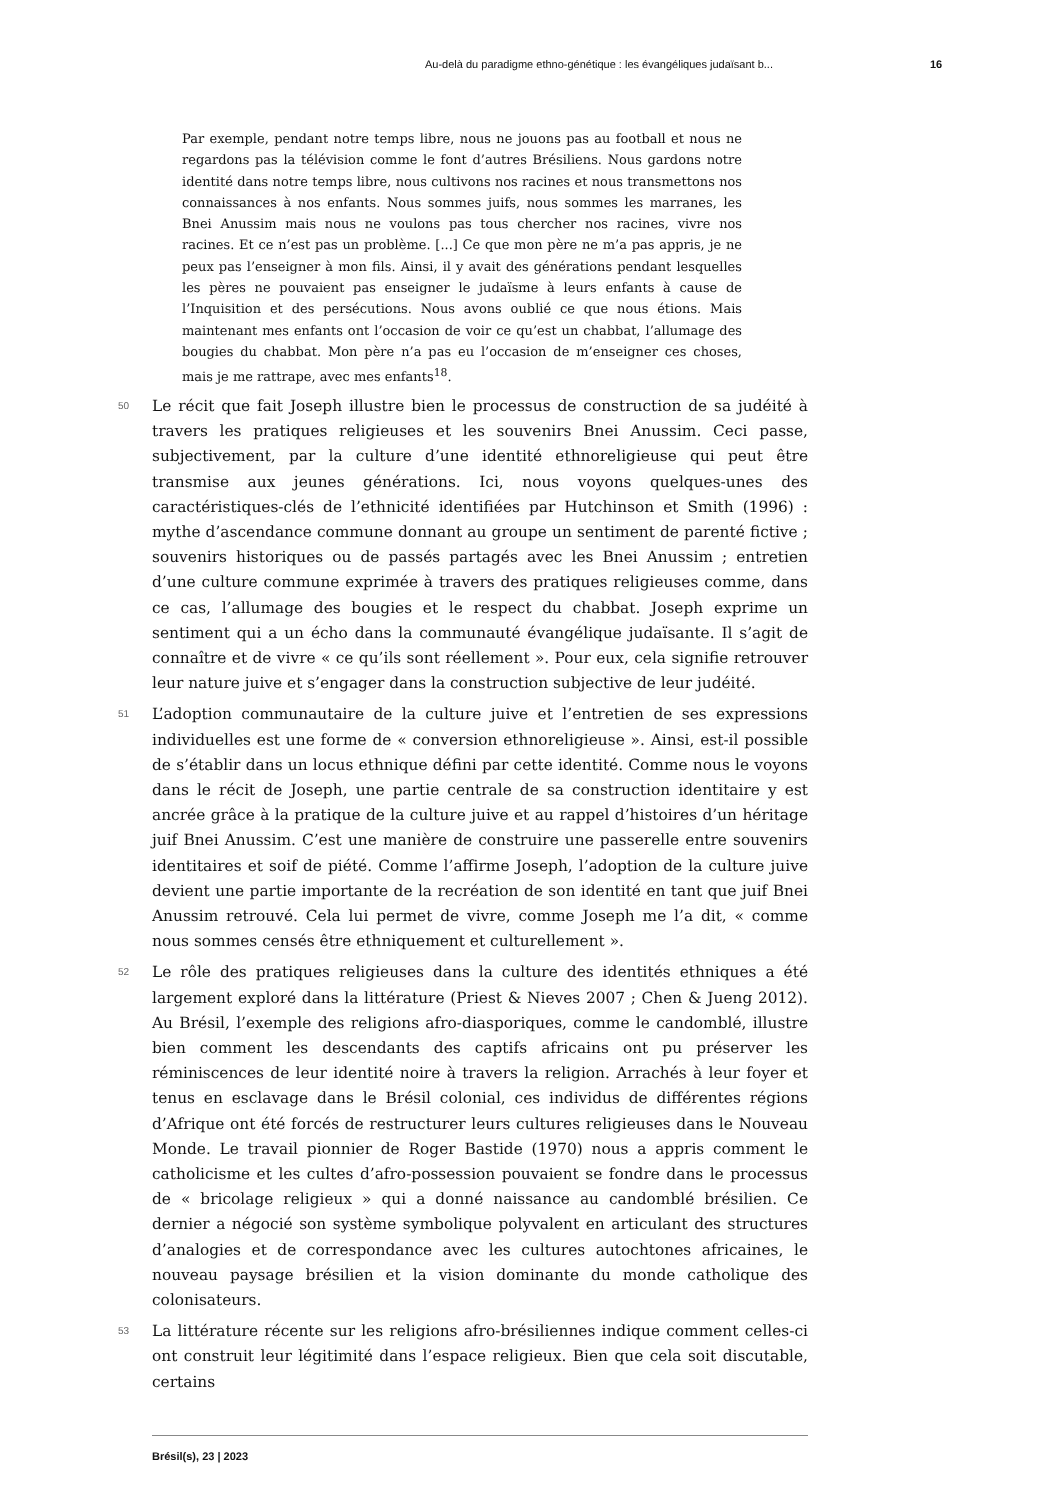Au-delà du paradigme ethno-génétique : les évangéliques judaïsant b... 16
Par exemple, pendant notre temps libre, nous ne jouons pas au football et nous ne regardons pas la télévision comme le font d’autres Brésiliens. Nous gardons notre identité dans notre temps libre, nous cultivons nos racines et nous transmettons nos connaissances à nos enfants. Nous sommes juifs, nous sommes les marranes, les Bnei Anussim mais nous ne voulons pas tous chercher nos racines, vivre nos racines. Et ce n’est pas un problème. [...] Ce que mon père ne m’a pas appris, je ne peux pas l’enseigner à mon fils. Ainsi, il y avait des générations pendant lesquelles les pères ne pouvaient pas enseigner le judaïsme à leurs enfants à cause de l’Inquisition et des persécutions. Nous avons oublié ce que nous étions. Mais maintenant mes enfants ont l’occasion de voir ce qu’est un chabbat, l’allumage des bougies du chabbat. Mon père n’a pas eu l’occasion de m’enseigner ces choses, mais je me rattrape, avec mes enfants<sup>18</sup>.
50
Le récit que fait Joseph illustre bien le processus de construction de sa judéité à travers les pratiques religieuses et les souvenirs Bnei Anussim. Ceci passe, subjectivement, par la culture d’une identité ethnoreligieuse qui peut être transmise aux jeunes générations. Ici, nous voyons quelques-unes des caractéristiques-clés de l’ethnicité identifiées par Hutchinson et Smith (1996) : mythe d’ascendance commune donnant au groupe un sentiment de parenté fictive ; souvenirs historiques ou de passés partagés avec les Bnei Anussim ; entretien d’une culture commune exprimée à travers des pratiques religieuses comme, dans ce cas, l’allumage des bougies et le respect du chabbat. Joseph exprime un sentiment qui a un écho dans la communauté évangélique judaïsante. Il s’agit de connaître et de vivre « ce qu’ils sont réellement ». Pour eux, cela signifie retrouver leur nature juive et s’engager dans la construction subjective de leur judéité.
51
L’adoption communautaire de la culture juive et l’entretien de ses expressions individuelles est une forme de « conversion ethnoreligieuse ». Ainsi, est-il possible de s’établir dans un locus ethnique défini par cette identité. Comme nous le voyons dans le récit de Joseph, une partie centrale de sa construction identitaire y est ancrée grâce à la pratique de la culture juive et au rappel d’histoires d’un héritage juif Bnei Anussim. C’est une manière de construire une passerelle entre souvenirs identitaires et soif de piété. Comme l’affirme Joseph, l’adoption de la culture juive devient une partie importante de la recréation de son identité en tant que juif Bnei Anussim retrouvé. Cela lui permet de vivre, comme Joseph me l’a dit, « comme nous sommes censés être ethniquement et culturellement ».
52
Le rôle des pratiques religieuses dans la culture des identités ethniques a été largement exploré dans la littérature (Priest & Nieves 2007 ; Chen & Jueng 2012). Au Brésil, l’exemple des religions afro-diasporiques, comme le candomblé, illustre bien comment les descendants des captifs africains ont pu préserver les réminiscences de leur identité noire à travers la religion. Arrachés à leur foyer et tenus en esclavage dans le Brésil colonial, ces individus de différentes régions d’Afrique ont été forcés de restructurer leurs cultures religieuses dans le Nouveau Monde. Le travail pionnier de Roger Bastide (1970) nous a appris comment le catholicisme et les cultes d’afro-possession pouvaient se fondre dans le processus de « bricolage religieux » qui a donné naissance au candomblé brésilien. Ce dernier a négocié son système symbolique polyvalent en articulant des structures d’analogies et de correspondance avec les cultures autochtones africaines, le nouveau paysage brésilien et la vision dominante du monde catholique des colonisateurs.
53
La littérature récente sur les religions afro-brésiliennes indique comment celles-ci ont construit leur légitimité dans l’espace religieux. Bien que cela soit discutable, certains
Brésil(s), 23 | 2023